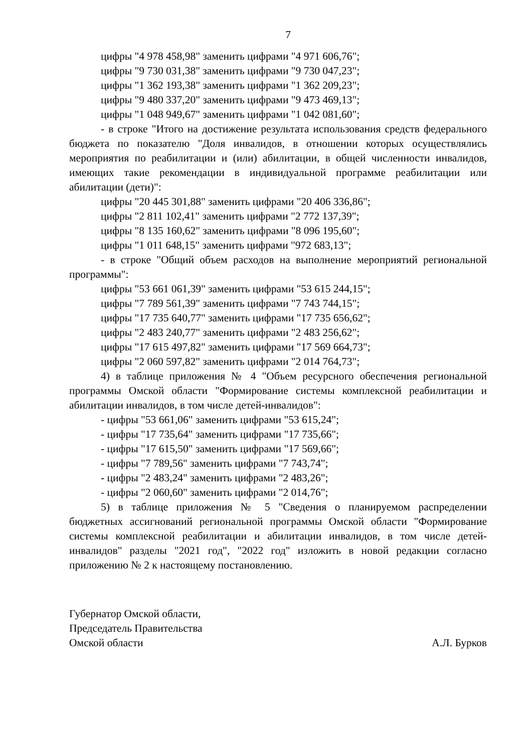7
цифры "4 978 458,98" заменить цифрами "4 971 606,76";
цифры "9 730 031,38" заменить цифрами "9 730 047,23";
цифры "1 362 193,38" заменить цифрами "1 362 209,23";
цифры "9 480 337,20" заменить цифрами "9 473 469,13";
цифры "1 048 949,67" заменить цифрами "1 042 081,60";
- в строке "Итого на достижение результата использования средств федерального бюджета по показателю "Доля инвалидов, в отношении которых осуществлялись мероприятия по реабилитации и (или) абилитации, в общей численности инвалидов, имеющих такие рекомендации в индивидуальной программе реабилитации или абилитации (дети)":
цифры "20 445 301,88" заменить цифрами "20 406 336,86";
цифры "2 811 102,41" заменить цифрами "2 772 137,39";
цифры "8 135 160,62" заменить цифрами "8 096 195,60";
цифры "1 011 648,15" заменить цифрами "972 683,13";
- в строке "Общий объем расходов на выполнение мероприятий региональной программы":
цифры "53 661 061,39" заменить цифрами "53 615 244,15";
цифры "7 789 561,39" заменить цифрами "7 743 744,15";
цифры "17 735 640,77" заменить цифрами "17 735 656,62";
цифры "2 483 240,77" заменить цифрами "2 483 256,62";
цифры "17 615 497,82" заменить цифрами "17 569 664,73";
цифры "2 060 597,82" заменить цифрами "2 014 764,73";
4) в таблице приложения № 4 "Объем ресурсного обеспечения региональной программы Омской области "Формирование системы комплексной реабилитации и абилитации инвалидов, в том числе детей-инвалидов":
- цифры "53 661,06" заменить цифрами "53 615,24";
- цифры "17 735,64" заменить цифрами "17 735,66";
- цифры "17 615,50" заменить цифрами "17 569,66";
- цифры "7 789,56" заменить цифрами "7 743,74";
- цифры "2 483,24" заменить цифрами "2 483,26";
- цифры "2 060,60" заменить цифрами "2 014,76";
5) в таблице приложения № 5 "Сведения о планируемом распределении бюджетных ассигнований региональной программы Омской области "Формирование системы комплексной реабилитации и абилитации инвалидов, в том числе детей-инвалидов" разделы "2021 год", "2022 год" изложить в новой редакции согласно приложению № 2 к настоящему постановлению.
Губернатор Омской области,
Председатель Правительства
Омской области
А.Л. Бурков